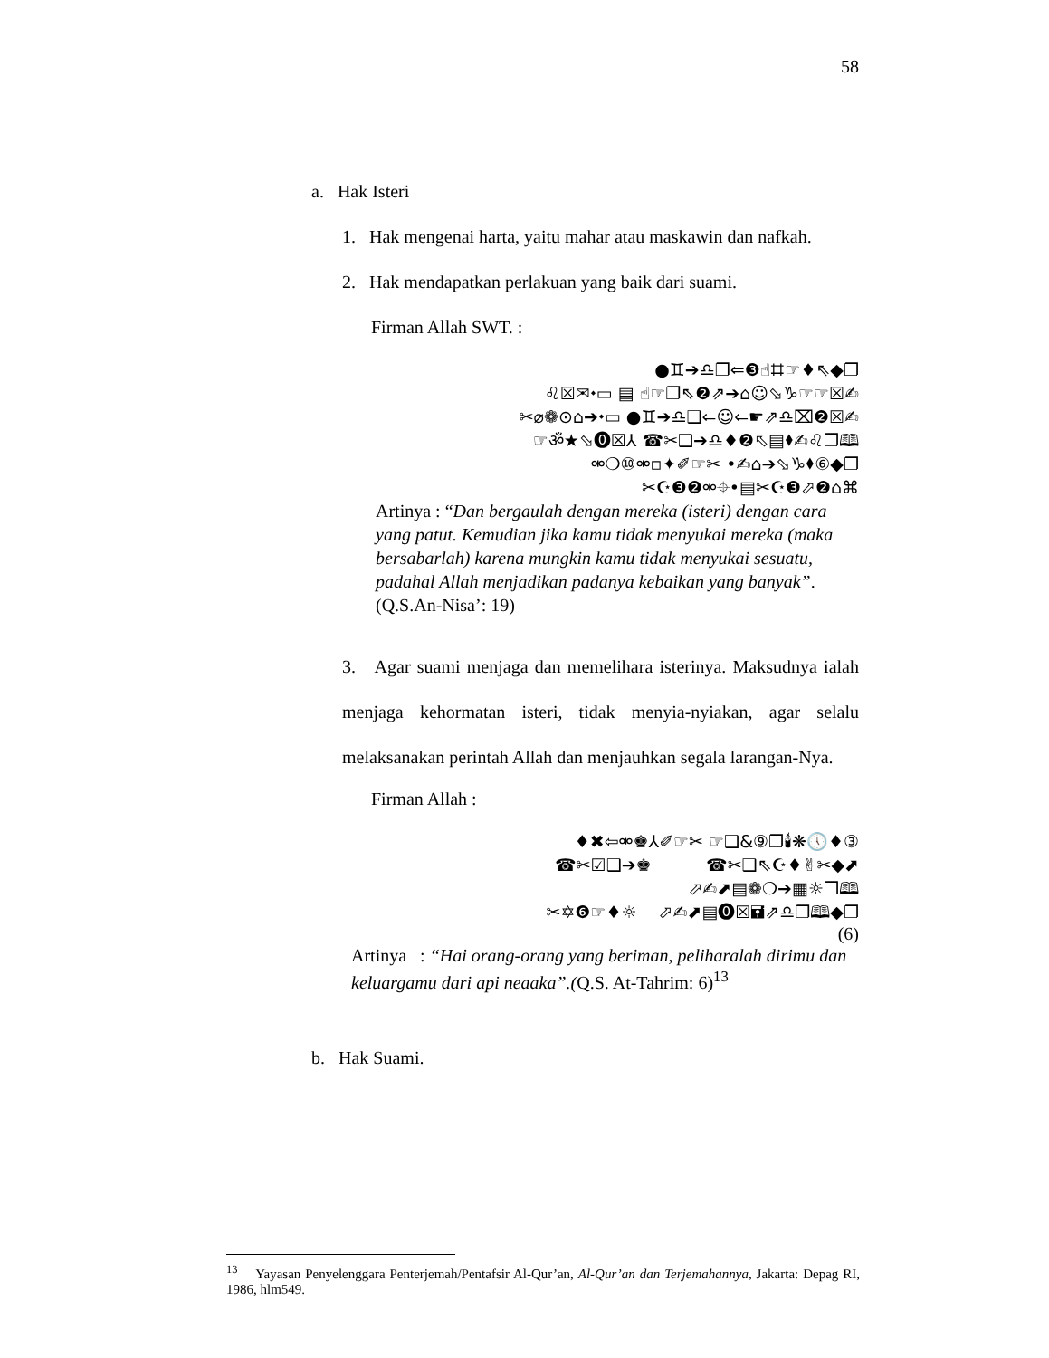58
a. Hak Isteri
1. Hak mengenai harta, yaitu mahar atau maskawin dan nafkah.
2. Hak mendapatkan perlakuan yang baik dari suami.
Firman Allah SWT. :
●♊➔♎❐⇐❸☝⌗☞♦⇖◆❐
♌☒✉⬩▭ ▤ ☝☞❐⇖❷⇗➔⌂☺⬂♑☞☞☒✍
✂⌀❁⊙⌂➔⬩▭ ●♊➔♎❑⇐☺⇐☛⇗♎⌧❷☒✍
☞ॐ★⬂⓿☒⅄ ☎✂❑➔♎♦❷⬁▤⬧✍♌❐🕮
⚮❍⑩⚮▫✦✐☞✂ •✍⌂➔⬂♑⬧⑥◆❐
✂☪❸❷⚮⌖•▤✂☪❸⬀❷⌂⌘
Artinya : “Dan bergaulah dengan mereka (isteri) dengan cara yang patut. Kemudian jika kamu tidak menyukai mereka (maka bersabarlah) karena mungkin kamu tidak menyukai sesuatu, padahal Allah menjadikan padanya kebaikan yang banyak”. (Q.S.An-Nisa’: 19)
3. Agar suami menjaga dan memelihara isterinya. Maksudnya ialah menjaga kehormatan isteri, tidak menyia-nyiakan, agar selalu melaksanakan perintah Allah dan menjauhkan segala larangan-Nya.
Firman Allah :
♦✖⇦⚮♚⅄✐☞✂ ☞❑&⑨❐🕯❋🕔♦③
☎✂☑❑➔♚ ☎✂❑⇖☪♦✌✂◆⬈
⬀✍⬈▤❁❍➔▦☼❐🕮
✂✡❻☞♦☼ ⬀✍⬈▤⓿☒🖬⇗♎❐🕮◆❐
(6)
Artinya : “Hai orang-orang yang beriman, peliharalah dirimu dan keluargamu dari api neaaka”.(Q.S. At-Tahrim: 6)<sup>13</sup>
b. Hak Suami.
<sup>13</sup> Yayasan Penyelenggara Penterjemah/Pentafsir Al-Qur’an, Al-Qur’an dan Terjemahannya, Jakarta: Depag RI, 1986, hlm549.